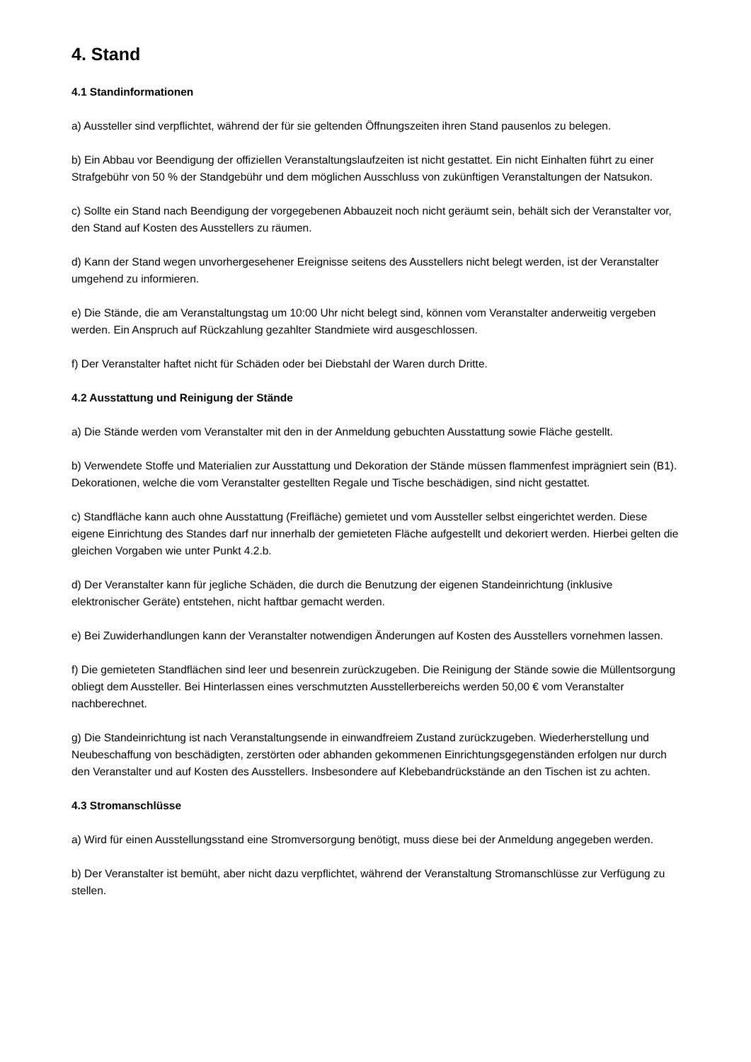4. Stand
4.1 Standinformationen
a) Aussteller sind verpflichtet, während der für sie geltenden Öffnungszeiten ihren Stand pausenlos zu belegen.
b) Ein Abbau vor Beendigung der offiziellen Veranstaltungslaufzeiten ist nicht gestattet. Ein nicht Einhalten führt zu einer Strafgebühr von 50 % der Standgebühr und dem möglichen Ausschluss von zukünftigen Veranstaltungen der Natsukon.
c) Sollte ein Stand nach Beendigung der vorgegebenen Abbauzeit noch nicht geräumt sein, behält sich der Veranstalter vor, den Stand auf Kosten des Ausstellers zu räumen.
d) Kann der Stand wegen unvorhergesehener Ereignisse seitens des Ausstellers nicht belegt werden, ist der Veranstalter umgehend zu informieren.
e) Die Stände, die am Veranstaltungstag um 10:00 Uhr nicht belegt sind, können vom Veranstalter anderweitig vergeben werden. Ein Anspruch auf Rückzahlung gezahlter Standmiete wird ausgeschlossen.
f) Der Veranstalter haftet nicht für Schäden oder bei Diebstahl der Waren durch Dritte.
4.2 Ausstattung und Reinigung der Stände
a) Die Stände werden vom Veranstalter mit den in der Anmeldung gebuchten Ausstattung sowie Fläche gestellt.
b) Verwendete Stoffe und Materialien zur Ausstattung und Dekoration der Stände müssen flammenfest imprägniert sein (B1). Dekorationen, welche die vom Veranstalter gestellten Regale und Tische beschädigen, sind nicht gestattet.
c) Standfläche kann auch ohne Ausstattung (Freifläche) gemietet und vom Aussteller selbst eingerichtet werden. Diese eigene Einrichtung des Standes darf nur innerhalb der gemieteten Fläche aufgestellt und dekoriert werden. Hierbei gelten die gleichen Vorgaben wie unter Punkt 4.2.b.
d) Der Veranstalter kann für jegliche Schäden, die durch die Benutzung der eigenen Standeinrichtung (inklusive elektronischer Geräte) entstehen, nicht haftbar gemacht werden.
e) Bei Zuwiderhandlungen kann der Veranstalter notwendigen Änderungen auf Kosten des Ausstellers vornehmen lassen.
f) Die gemieteten Standflächen sind leer und besenrein zurückzugeben. Die Reinigung der Stände sowie die Müllentsorgung obliegt dem Aussteller. Bei Hinterlassen eines verschmutzten Ausstellerbereichs werden 50,00 € vom Veranstalter nachberechnet.
g) Die Standeinrichtung ist nach Veranstaltungsende in einwandfreiem Zustand zurückzugeben. Wiederherstellung und Neubeschaffung von beschädigten, zerstörten oder abhanden gekommenen Einrichtungsgegenständen erfolgen nur durch den Veranstalter und auf Kosten des Ausstellers. Insbesondere auf Klebebandrückstände an den Tischen ist zu achten.
4.3 Stromanschlüsse
a) Wird für einen Ausstellungsstand eine Stromversorgung benötigt, muss diese bei der Anmeldung angegeben werden.
b) Der Veranstalter ist bemüht, aber nicht dazu verpflichtet, während der Veranstaltung Stromanschlüsse zur Verfügung zu stellen.